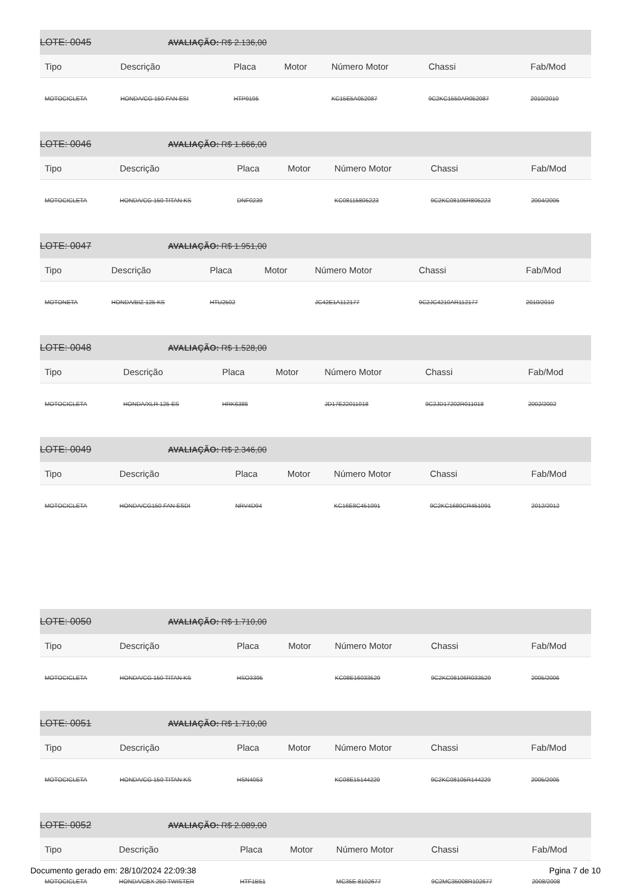LOTE: 0045 AVALIAÇÃO: R$ 2.136,00
| Tipo | Descrição | Placa | Motor | Número Motor | Chassi | Fab/Mod |
| --- | --- | --- | --- | --- | --- | --- |
| MOTOCICLETA | HONDA/CG 150 FAN ESI | HTP9195 | | KC15E5A052087 | 9C2KC1550AR052087 | 2010/2010 |
LOTE: 0046 AVALIAÇÃO: R$ 1.666,00
| Tipo | Descrição | Placa | Motor | Número Motor | Chassi | Fab/Mod |
| --- | --- | --- | --- | --- | --- | --- |
| MOTOCICLETA | HONDA/CG 150 TITAN KS | DNF0239 | | KC08115805223 | 9C2KC08105R805223 | 2004/2005 |
LOTE: 0047 AVALIAÇÃO: R$ 1.951,00
| Tipo | Descrição | Placa | Motor | Número Motor | Chassi | Fab/Mod |
| --- | --- | --- | --- | --- | --- | --- |
| MOTONETA | HONDA/BIZ 125 KS | HTU2502 | | JC42E1A112177 | 9C2JC4210AR112177 | 2010/2010 |
LOTE: 0048 AVALIAÇÃO: R$ 1.528,00
| Tipo | Descrição | Placa | Motor | Número Motor | Chassi | Fab/Mod |
| --- | --- | --- | --- | --- | --- | --- |
| MOTOCICLETA | HONDA/XLR 125 ES | HRK6386 | | JD17E22011018 | 9C2JD17202R011018 | 2002/2002 |
LOTE: 0049 AVALIAÇÃO: R$ 2.346,00
| Tipo | Descrição | Placa | Motor | Número Motor | Chassi | Fab/Mod |
| --- | --- | --- | --- | --- | --- | --- |
| MOTOCICLETA | HONDA/CG150 FAN ESDI | NRV4D94 | | KC16E8C451091 | 9C2KC1680CR451091 | 2012/2012 |
LOTE: 0050 AVALIAÇÃO: R$ 1.710,00
| Tipo | Descrição | Placa | Motor | Número Motor | Chassi | Fab/Mod |
| --- | --- | --- | --- | --- | --- | --- |
| MOTOCICLETA | HONDA/CG 150 TITAN KS | HSO3395 | | KC08E16033529 | 9C2KC08106R033529 | 2005/2006 |
LOTE: 0051 AVALIAÇÃO: R$ 1.710,00
| Tipo | Descrição | Placa | Motor | Número Motor | Chassi | Fab/Mod |
| --- | --- | --- | --- | --- | --- | --- |
| MOTOCICLETA | HONDA/CG 150 TITAN KS | HSN4053 | | KC08E15144229 | 9C2KC08105R144229 | 2005/2005 |
LOTE: 0052 AVALIAÇÃO: R$ 2.089,00
| Tipo | Descrição | Placa | Motor | Número Motor | Chassi | Fab/Mod |
| --- | --- | --- | --- | --- | --- | --- |
| MOTOCICLETA | HONDA/CBX 250 TWISTER | HTF1B51 | | MC35E 8102677 | 9C2MC35008R102677 | 2008/2008 |
Documento gerado em: 28/10/2024 22:09:38 Pgina 7 de 10